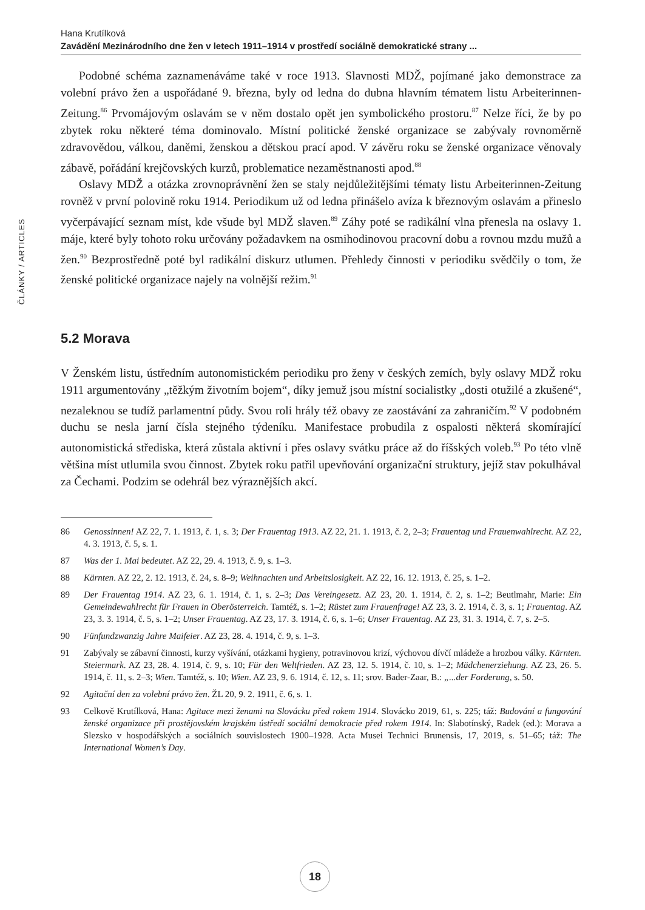ČLÁNKY / ARTICLES
Hana Krutílková
Zavádění Mezinárodního dne žen v letech 1911–1914 v prostředí sociálně demokratické strany ...
Podobné schéma zaznamenáváme také v roce 1913. Slavnosti MDŽ, pojímané jako demonstrace za volební právo žen a uspořádané 9. března, byly od ledna do dubna hlavním tématem listu Arbeiterinnen-Zeitung.<sup>86</sup> Prvomájovým oslavám se v něm dostalo opět jen symbolického prostoru.<sup>87</sup> Nelze říci, že by po zbytek roku některé téma dominovalo. Místní politické ženské organizace se zabývaly rovnoměrně zdravovědou, válkou, daněmi, ženskou a dětskou prací apod. V závěru roku se ženské organizace věnovaly zábavě, pořádání krejčovských kurzů, problematice nezaměstnanosti apod.<sup>88</sup>
Oslavy MDŽ a otázka zrovnoprávnění žen se staly nejdůležitějšími tématy listu Arbeiterinnen-Zeitung rovněž v první polovině roku 1914. Periodikum už od ledna přinášelo avíza k březnovým oslavám a přineslo vyčerpávající seznam míst, kde všude byl MDŽ slaven.<sup>89</sup> Záhy poté se radikální vlna přenesla na oslavy 1. máje, které byly tohoto roku určovány požadavkem na osmihodinovou pracovní dobu a rovnou mzdu mužů a žen.<sup>90</sup> Bezprostředně poté byl radikální diskurz utlumen. Přehledy činnosti v periodiku svědčily o tom, že ženské politické organizace najely na volnější režim.<sup>91</sup>
5.2 Morava
V Ženském listu, ústředním autonomistickém periodiku pro ženy v českých zemích, byly oslavy MDŽ roku 1911 argumentovány „těžkým životním bojem“, díky jemuž jsou místní socialistky „dosti otužilé a zkušené“, nezaleknou se tudíž parlamentní půdy. Svou roli hrály též obavy ze zaostávání za zahraničím.<sup>92</sup> V podobném duchu se nesla jarní čísla stejného týdeníku. Manifestace probudila z ospalosti některá skomírající autonomistická střediska, která zůstala aktivní i přes oslavy svátku práce až do říšských voleb.<sup>93</sup> Po této vlně většina míst utlumila svou činnost. Zbytek roku patřil upevňování organizační struktury, jejíž stav pokulhával za Čechami. Podzim se odehrál bez výraznějších akcí.
86 Genossinnen! AZ 22, 7. 1. 1913, č. 1, s. 3; Der Frauentag 1913. AZ 22, 21. 1. 1913, č. 2, 2–3; Frauentag und Frauenwahlrecht. AZ 22, 4. 3. 1913, č. 5, s. 1.
87 Was der 1. Mai bedeutet. AZ 22, 29. 4. 1913, č. 9, s. 1–3.
88 Kärnten. AZ 22, 2. 12. 1913, č. 24, s. 8–9; Weihnachten und Arbeitslosigkeit. AZ 22, 16. 12. 1913, č. 25, s. 1–2.
89 Der Frauentag 1914. AZ 23, 6. 1. 1914, č. 1, s. 2–3; Das Vereingesetz. AZ 23, 20. 1. 1914, č. 2, s. 1–2; Beutlmahr, Marie: Ein Gemeindewahlrecht für Frauen in Oberösterreich. Tamtéž, s. 1–2; Rüstet zum Frauenfrage! AZ 23, 3. 2. 1914, č. 3, s. 1; Frauentag. AZ 23, 3. 3. 1914, č. 5, s. 1–2; Unser Frauentag. AZ 23, 17. 3. 1914, č. 6, s. 1–6; Unser Frauentag. AZ 23, 31. 3. 1914, č. 7, s. 2–5.
90 Fünfundzwanzig Jahre Maifeier. AZ 23, 28. 4. 1914, č. 9, s. 1–3.
91 Zabývaly se zábavní činnosti, kurzy vyšívání, otázkami hygieny, potravinovou krizí, výchovou dívčí mládeže a hrozbou války. Kärnten. Steiermark. AZ 23, 28. 4. 1914, č. 9, s. 10; Für den Weltfrieden. AZ 23, 12. 5. 1914, č. 10, s. 1–2; Mädchenerziehung. AZ 23, 26. 5. 1914, č. 11, s. 2–3; Wien. Tamtéž, s. 10; Wien. AZ 23, 9. 6. 1914, č. 12, s. 11; srov. Bader-Zaar, B.: „...der Forderung, s. 50.
92 Agitační den za volební právo žen. ŽL 20, 9. 2. 1911, č. 6, s. 1.
93 Celkově Krutílková, Hana: Agitace mezi ženami na Slovácku před rokem 1914. Slovácko 2019, 61, s. 225; táž: Budování a fungování ženské organizace při prostějovském krajském ústředí sociální demokracie před rokem 1914. In: Slabotínský, Radek (ed.): Morava a Slezsko v hospodářských a sociálních souvislostech 1900–1928. Acta Musei Technici Brunensis, 17, 2019, s. 51–65; táž: The International Women’s Day.
18